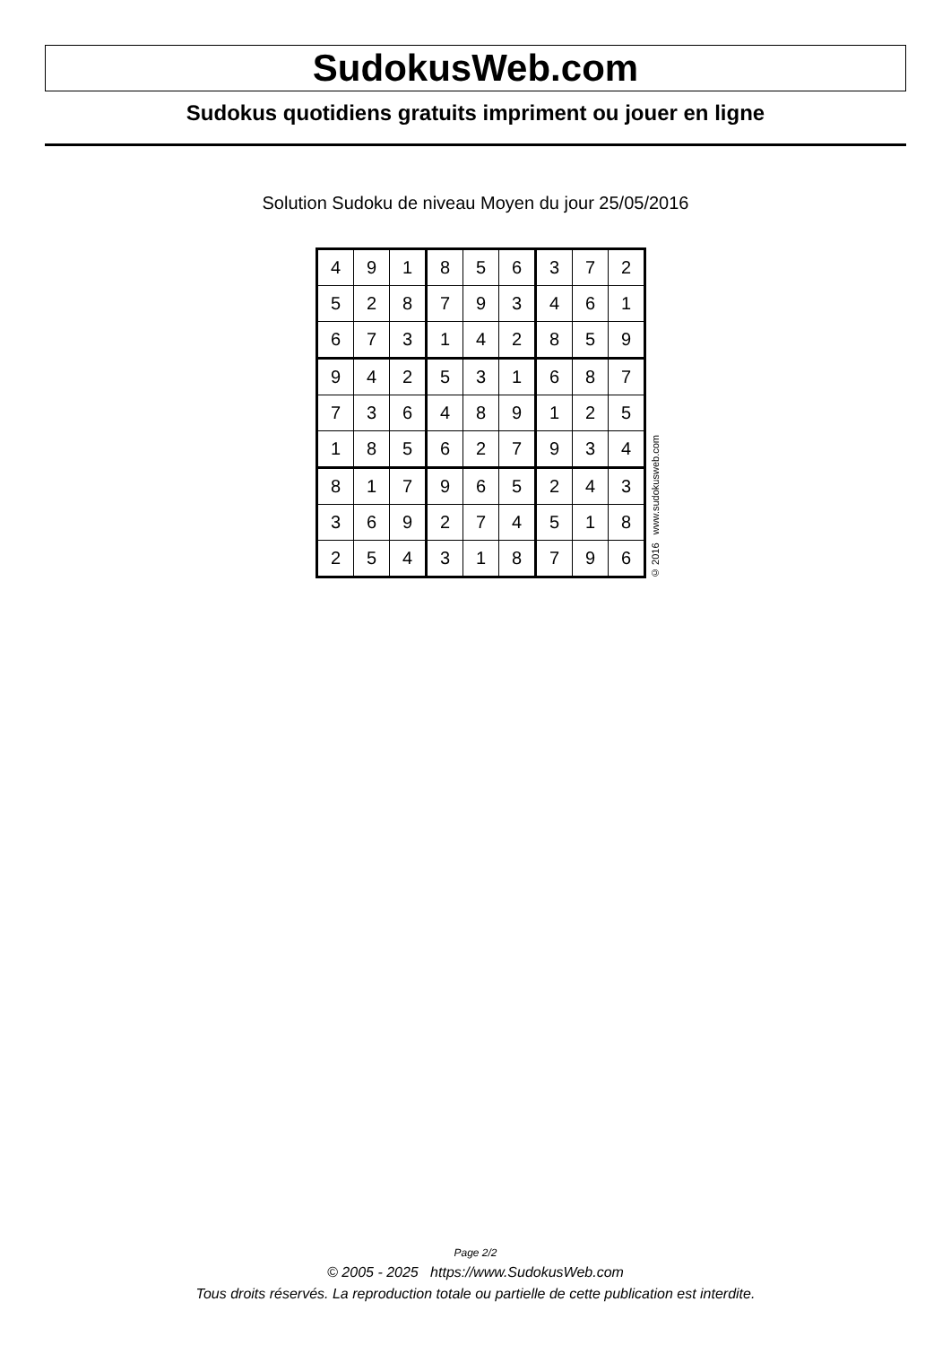SudokusWeb.com
Sudokus quotidiens gratuits impriment ou jouer en ligne
Solution Sudoku de niveau Moyen du jour 25/05/2016
| 4 | 9 | 1 | 8 | 5 | 6 | 3 | 7 | 2 |
| 5 | 2 | 8 | 7 | 9 | 3 | 4 | 6 | 1 |
| 6 | 7 | 3 | 1 | 4 | 2 | 8 | 5 | 9 |
| 9 | 4 | 2 | 5 | 3 | 1 | 6 | 8 | 7 |
| 7 | 3 | 6 | 4 | 8 | 9 | 1 | 2 | 5 |
| 1 | 8 | 5 | 6 | 2 | 7 | 9 | 3 | 4 |
| 8 | 1 | 7 | 9 | 6 | 5 | 2 | 4 | 3 |
| 3 | 6 | 9 | 2 | 7 | 4 | 5 | 1 | 8 |
| 2 | 5 | 4 | 3 | 1 | 8 | 7 | 9 | 6 |
© 2016 www.sudokusweb.com
Page 2/2
© 2005 - 2025 https://www.SudokusWeb.com
Tous droits réservés. La reproduction totale ou partielle de cette publication est interdite.